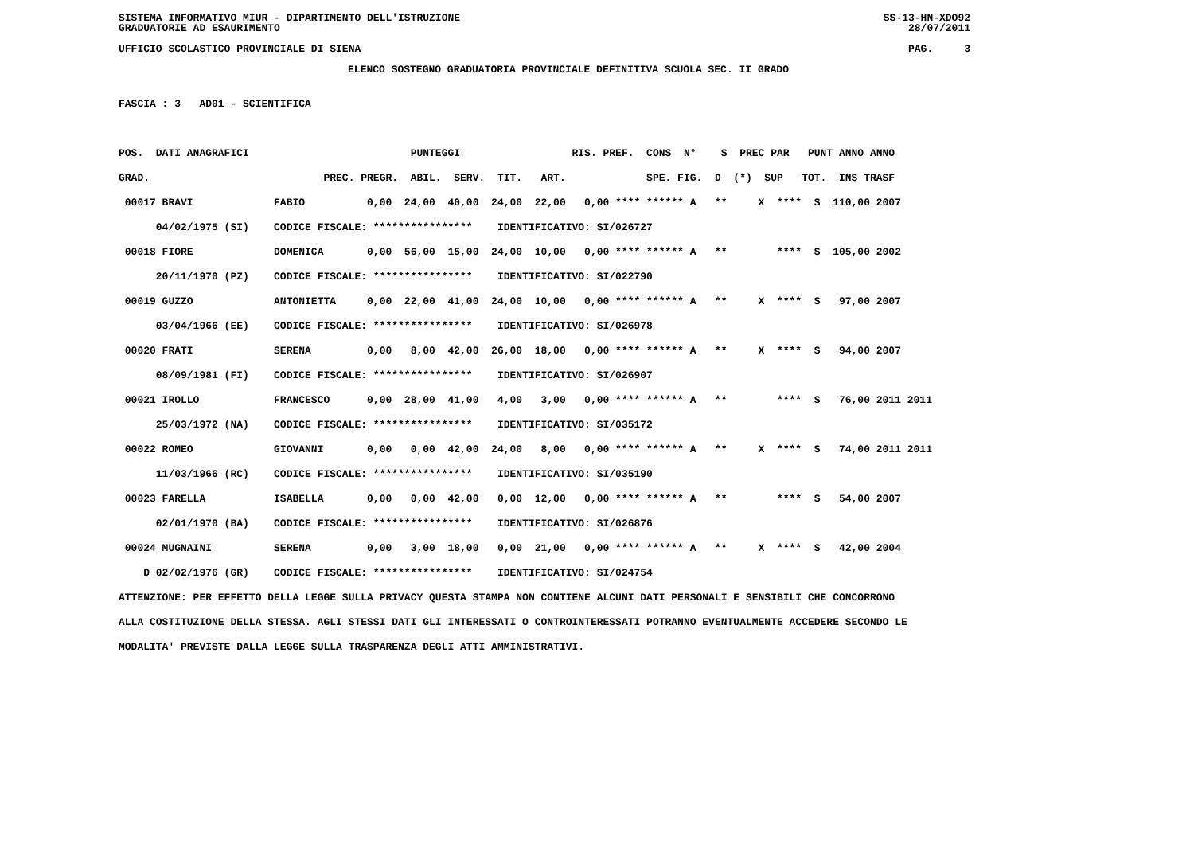SISTEMA INFORMATIVO MIUR - DIPARTIMENTO DELL'ISTRUZIONE SS-13-HN-XDO92
GRADUATORIE AD ESAURIMENTO 28/07/2011
UFFICIO SCOLASTICO PROVINCIALE DI SIENA PAG. 3
ELENCO SOSTEGNO GRADUATORIA PROVINCIALE DEFINITIVA SCUOLA SEC. II GRADO
FASCIA : 3   AD01 - SCIENTIFICA

POS.  DATI ANAGRAFICI                          PUNTEGGI                  RIS. PREF.  CONS  N°    S  PREC PAR   PUNT ANNO ANNO
GRAD.                            PREC. PREGR.  ABIL.  SERV.  TIT.   ART.             SPE. FIG.  D  (*)  SUP   TOT.  INS TRASF
 00017 BRAVI             FABIO          0,00  24,00  40,00  24,00  22,00   0,00 **** ****** A   **     X  ****  S  110,00 2007
      04/02/1975 (SI)    CODICE FISCALE: ****************    IDENTIFICATIVO: SI/026727
 00018 FIORE             DOMENICA       0,00  56,00  15,00  24,00  10,00   0,00 **** ****** A   **        ****  S  105,00 2002
      20/11/1970 (PZ)    CODICE FISCALE: ****************    IDENTIFICATIVO: SI/022790
 00019 GUZZO             ANTONIETTA     0,00  22,00  41,00  24,00  10,00   0,00 **** ****** A   **     X  ****  S   97,00 2007
      03/04/1966 (EE)    CODICE FISCALE: ****************    IDENTIFICATIVO: SI/026978
 00020 FRATI             SERENA         0,00   8,00  42,00  26,00  18,00   0,00 **** ****** A   **     X  ****  S   94,00 2007
      08/09/1981 (FI)    CODICE FISCALE: ****************    IDENTIFICATIVO: SI/026907
 00021 IROLLO            FRANCESCO      0,00  28,00  41,00   4,00   3,00   0,00 **** ****** A   **        ****  S   76,00 2011 2011
      25/03/1972 (NA)    CODICE FISCALE: ****************    IDENTIFICATIVO: SI/035172
 00022 ROMEO             GIOVANNI       0,00   0,00  42,00  24,00   8,00   0,00 **** ****** A   **     X  ****  S   74,00 2011 2011
      11/03/1966 (RC)    CODICE FISCALE: ****************    IDENTIFICATIVO: SI/035190
 00023 FARELLA           ISABELLA       0,00   0,00  42,00   0,00  12,00   0,00 **** ****** A   **        ****  S   54,00 2007
      02/01/1970 (BA)    CODICE FISCALE: ****************    IDENTIFICATIVO: SI/026876
 00024 MUGNAINI          SERENA         0,00   3,00  18,00   0,00  21,00   0,00 **** ****** A   **     X  ****  S   42,00 2004
    D 02/02/1976 (GR)    CODICE FISCALE: ****************    IDENTIFICATIVO: SI/024754
ATTENZIONE: PER EFFETTO DELLA LEGGE SULLA PRIVACY QUESTA STAMPA NON CONTIENE ALCUNI DATI PERSONALI E SENSIBILI CHE CONCORRONO
ALLA COSTITUZIONE DELLA STESSA. AGLI STESSI DATI GLI INTERESSATI O CONTROINTERESSATI POTRANNO EVENTUALMENTE ACCEDERE SECONDO LE
MODALITA' PREVISTE DALLA LEGGE SULLA TRASPARENZA DEGLI ATTI AMMINISTRATIVI.